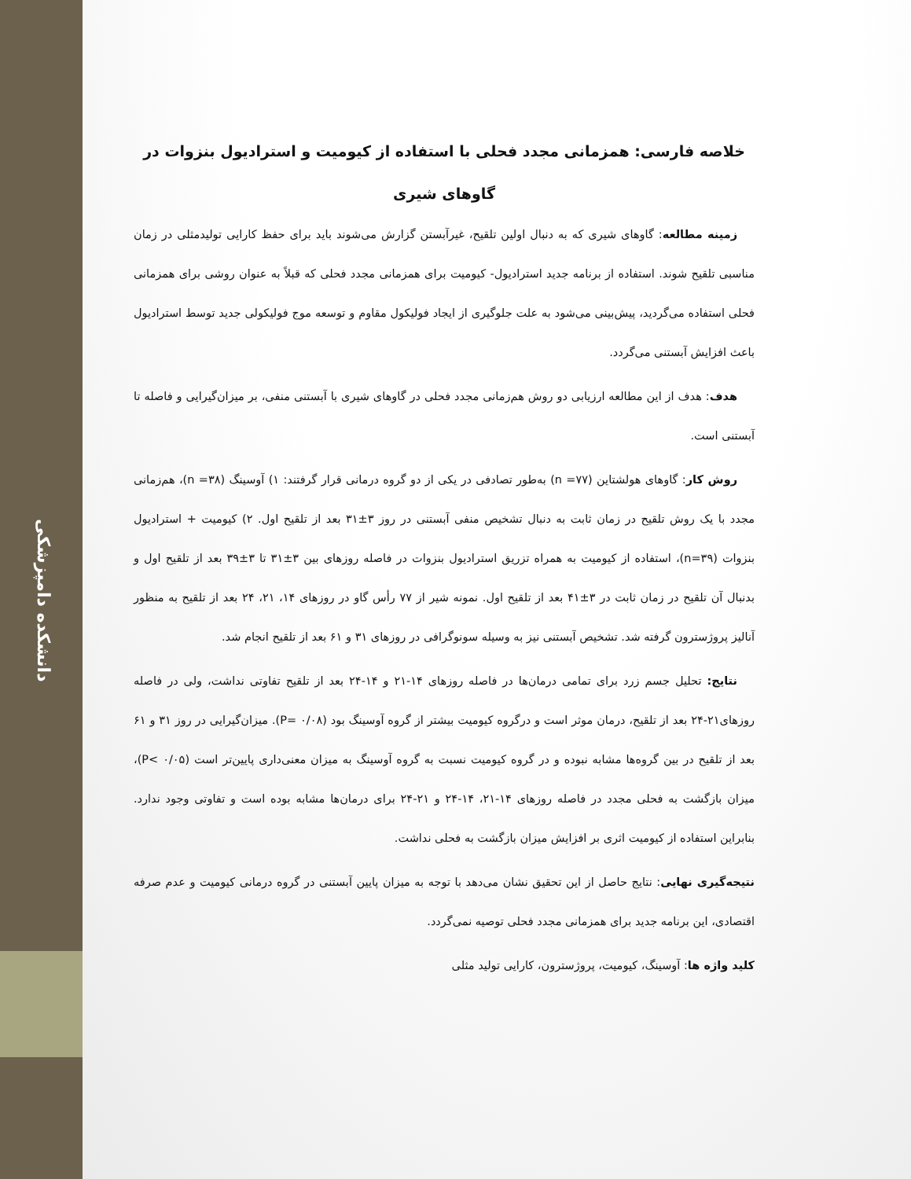دانشکده دامپزشکی
خلاصه فارسی: همزمانی مجدد فحلی با استفاده از کیومیت و استرادیول بنزوات در گاوهای شیری
زمینه مطالعه: گاوهای شیری که به دنبال اولین تلقیح، غیرآبستن گزارش می‌شوند باید برای حفظ کارایی تولیدمثلی در زمان مناسبی تلقیح شوند. استفاده از برنامه جدید استرادیول- کیومیت برای همزمانی مجدد فحلی که قبلاً به عنوان روشی برای همزمانی فحلی استفاده می‌گردید، پیش‌بینی می‌شود به علت جلوگیری از ایجاد فولیکول مقاوم و توسعه موج فولیکولی جدید توسط استرادیول باعث افزایش آبستنی می‌گردد.
هدف: هدف از این مطالعه ارزیابی دو روش هم‌زمانی مجدد فحلی در گاوهای شیری با آبستنی منفی، بر میزان‌گیرایی و فاصله تا آبستنی است.
روش کار: گاوهای هولشتاین (n =۷۷) به‌طور تصادفی در یکی از دو گروه درمانی قرار گرفتند: ۱) آوسینگ (۳۸= n)، هم‌زمانی مجدد با یک روش تلقیح در زمان ثابت به دنبال تشخیص منفی آبستنی در روز ۳±۳۱ بعد از تلقیح اول. ۲) کیومیت + استرادیول بنزوات (n=۳۹)، استفاده از کیومیت به همراه تزریق استرادیول بنزوات در فاصله روزهای بین ۳±۳۱ تا ۳±۳۹ بعد از تلقیح اول و بدنبال آن تلقیح در زمان ثابت در ۳±۴۱ بعد از تلقیح اول. نمونه شیر از ۷۷ رأس گاو در روزهای ۱۴، ۲۱، ۲۴ بعد از تلقیح به منظور آنالیز پروژسترون گرفته شد. تشخیص آبستنی نیز به وسیله سونوگرافی در روزهای ۳۱ و ۶۱ بعد از تلقیح انجام شد.
نتایج: تحلیل جسم زرد برای تمامی درمان‌ها در فاصله روزهای ۱۴-۲۱ و ۱۴-۲۴ بعد از تلقیح تفاوتی نداشت، ولی در فاصله روزهای۲۱-۲۴ بعد از تلقیح، درمان موثر است و درگروه کیومیت بیشتر از گروه آوسینگ بود (۰/۰۸ =P). میزان‌گیرایی در روز ۳۱ و ۶۱ بعد از تلقیح در بین گروه‌ها مشابه نبوده و در گروه کیومیت نسبت به گروه آوسینگ به میزان معنی‌داری پایین‌تر است (۰/۰۵ >P)، میزان بازگشت به فحلی مجدد در فاصله روزهای ۱۴-۲۱، ۱۴-۲۴ و ۲۱-۲۴ برای درمان‌ها مشابه بوده است و تفاوتی وجود ندارد. بنابراین استفاده از کیومیت اثری بر افزایش میزان بازگشت به فحلی نداشت.
نتیجه‌گیری نهایی: نتایج حاصل از این تحقیق نشان می‌دهد با توجه به میزان پایین آبستنی در گروه درمانی کیومیت و عدم صرفه اقتصادی، این برنامه جدید برای همزمانی مجدد فحلی توصیه نمی‌گردد.
کلید واژه ها: آوسینگ، کیومیت، پروژسترون، کارایی تولید مثلی